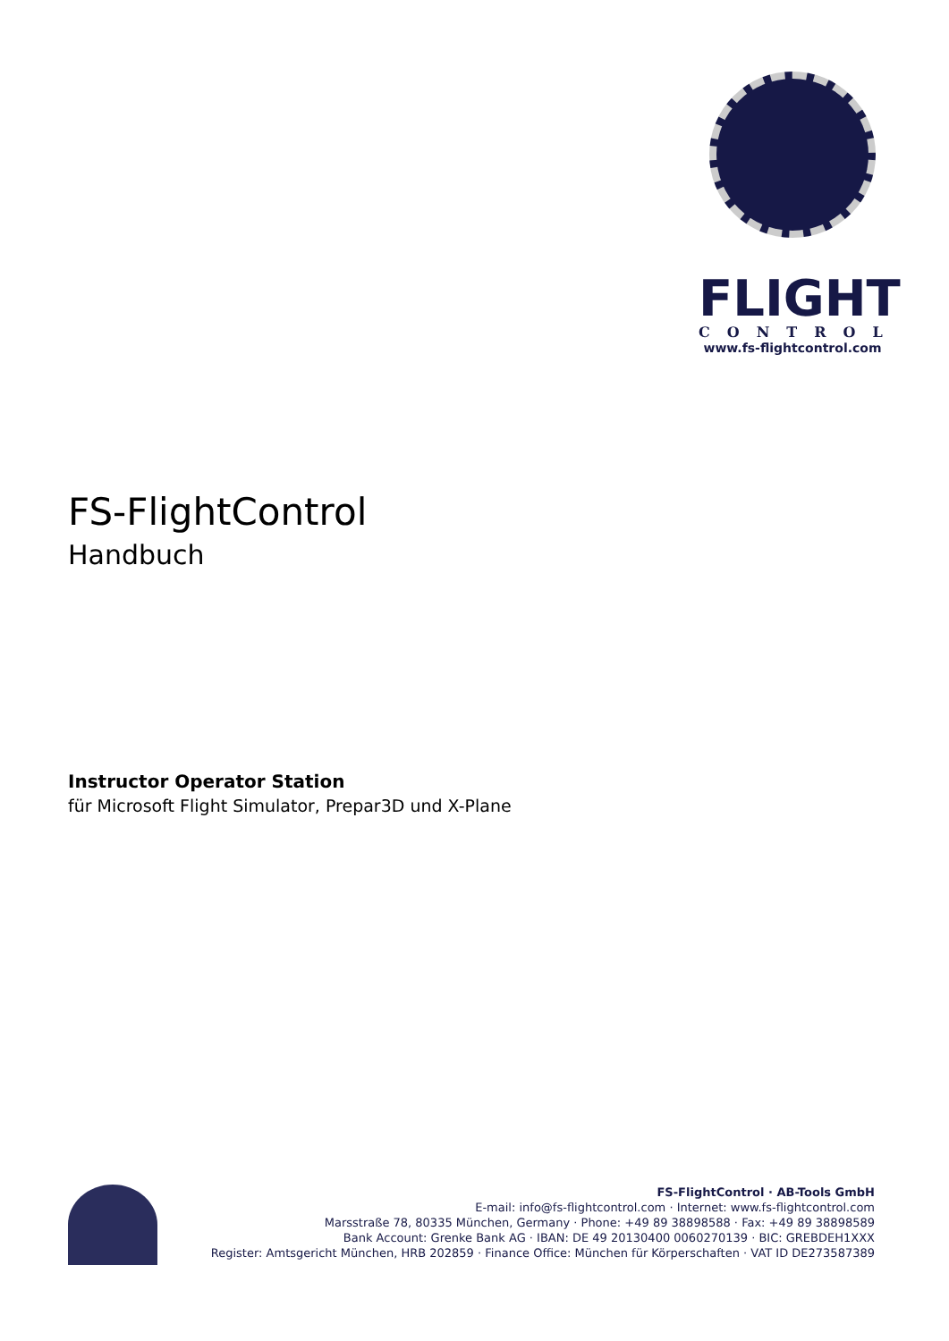FLIGHT
CONTROL
www.fs-flightcontrol.com
FS-FlightControl
Handbuch
Instructor Operator Station
für Microsoft Flight Simulator, Prepar3D und X-Plane
FS-FlightControl · AB-Tools GmbH
E-mail: info@fs-flightcontrol.com · Internet: www.fs-flightcontrol.com
Marsstraße 78, 80335 München, Germany · Phone: +49 89 38898588 · Fax: +49 89 38898589
Bank Account: Grenke Bank AG · IBAN: DE 49 20130400 0060270139 · BIC: GREBDEH1XXX
Register: Amtsgericht München, HRB 202859 · Finance Office: München für Körperschaften · VAT ID DE273587389